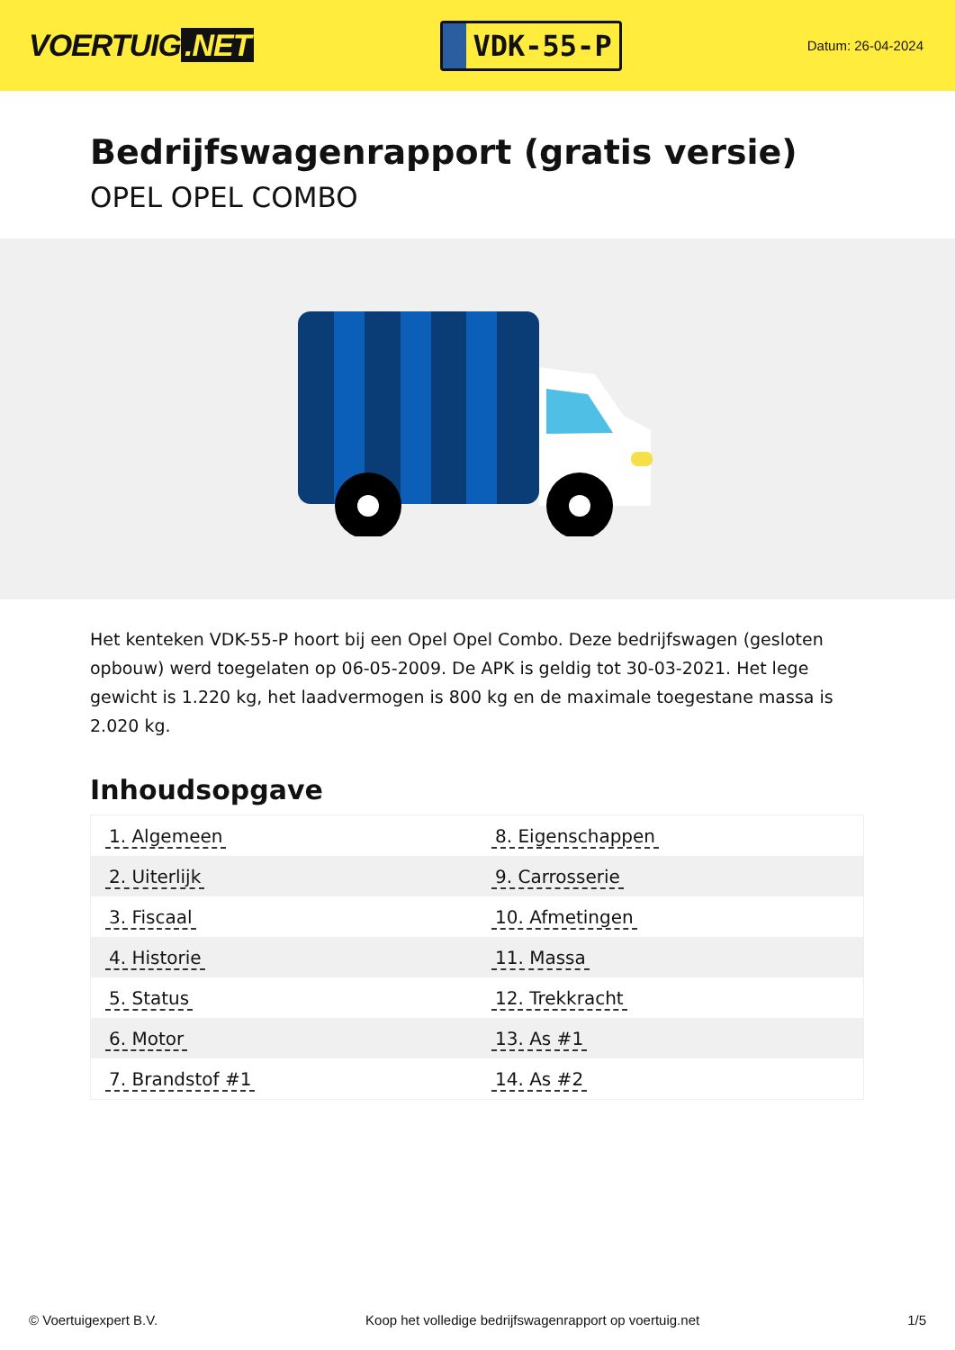VOERTUIG.NET
VDK-55-P
Datum: 26-04-2024
Bedrijfswagenrapport (gratis versie)
OPEL OPEL COMBO
Het kenteken VDK-55-P hoort bij een Opel Opel Combo. Deze bedrijfswagen (gesloten opbouw) werd toegelaten op 06-05-2009. De APK is geldig tot 30-03-2021. Het lege gewicht is 1.220 kg, het laadvermogen is 800 kg en de maximale toegestane massa is 2.020 kg.
Inhoudsopgave
| 1. Algemeen | 8. Eigenschappen |
| 2. Uiterlijk | 9. Carrosserie |
| 3. Fiscaal | 10. Afmetingen |
| 4. Historie | 11. Massa |
| 5. Status | 12. Trekkracht |
| 6. Motor | 13. As #1 |
| 7. Brandstof #1 | 14. As #2 |
© Voertuigexpert B.V. Koop het volledige bedrijfswagenrapport op voertuig.net
1/5